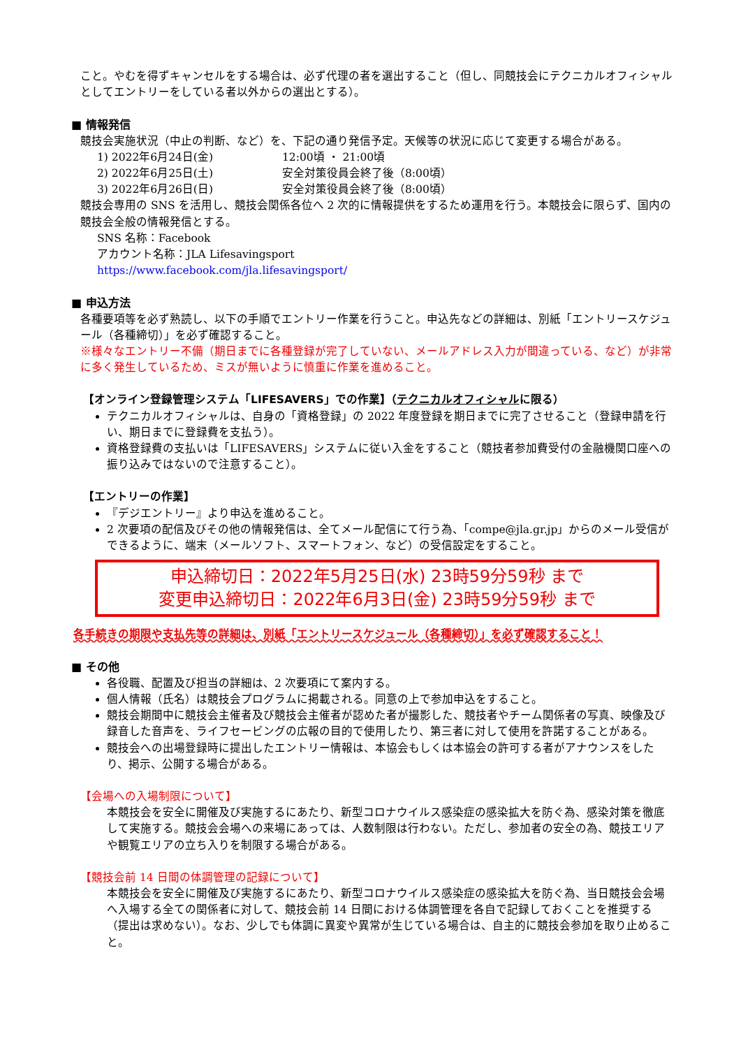こと。やむを得ずキャンセルをする場合は、必ず代理の者を選出すること（但し、同競技会にテクニカルオフィシャルとしてエントリーをしている者以外からの選出とする）。
■ 情報発信
競技会実施状況（中止の判断、など）を、下記の通り発信予定。天候等の状況に応じて変更する場合がある。
1) 2022年6月24日(金) 12:00頃 ・ 21:00頃
2) 2022年6月25日(土) 安全対策役員会終了後（8:00頃）
3) 2022年6月26日(日) 安全対策役員会終了後（8:00頃）
競技会専用の SNS を活用し、競技会関係各位へ 2 次的に情報提供をするため運用を行う。本競技会に限らず、国内の競技会全般の情報発信とする。
SNS 名称：Facebook
アカウント名称：JLA Lifesavingsport
https://www.facebook.com/jla.lifesavingsport/
■ 申込方法
各種要項等を必ず熟読し、以下の手順でエントリー作業を行うこと。申込先などの詳細は、別紙「エントリースケジュール（各種締切）」を必ず確認すること。
※様々なエントリー不備（期日までに各種登録が完了していない、メールアドレス入力が間違っている、など）が非常に多く発生しているため、ミスが無いように慎重に作業を進めること。
【オンライン登録管理システム「LIFESAVERS」での作業】（テクニカルオフィシャルに限る）
テクニカルオフィシャルは、自身の「資格登録」の 2022 年度登録を期日までに完了させること（登録申請を行い、期日までに登録費を支払う）。
資格登録費の支払いは「LIFESAVERS」システムに従い入金をすること（競技者参加費受付の金融機関口座への振り込みではないので注意すること）。
【エントリーの作業】
『デジエントリー』より申込を進めること。
2 次要項の配信及びその他の情報発信は、全てメール配信にて行う為、「compe@jla.gr.jp」からのメール受信ができるように、端末（メールソフト、スマートフォン、など）の受信設定をすること。
申込締切日：2022年5月25日(水) 23時59分59秒 まで
変更申込締切日：2022年6月3日(金) 23時59分59秒 まで
各手続きの期限や支払先等の詳細は、別紙「エントリースケジュール（各種締切）」を必ず確認すること！
■ その他
各役職、配置及び担当の詳細は、2 次要項にて案内する。
個人情報（氏名）は競技会プログラムに掲載される。同意の上で参加申込をすること。
競技会期間中に競技会主催者及び競技会主催者が認めた者が撮影した、競技者やチーム関係者の写真、映像及び録音した音声を、ライフセービングの広報の目的で使用したり、第三者に対して使用を許諾することがある。
競技会への出場登録時に提出したエントリー情報は、本協会もしくは本協会の許可する者がアナウンスをしたり、掲示、公開する場合がある。
【会場への入場制限について】
本競技会を安全に開催及び実施するにあたり、新型コロナウイルス感染症の感染拡大を防ぐ為、感染対策を徹底して実施する。競技会会場への来場にあっては、人数制限は行わない。ただし、参加者の安全の為、競技エリアや観覧エリアの立ち入りを制限する場合がある。
【競技会前 14 日間の体調管理の記録について】
本競技会を安全に開催及び実施するにあたり、新型コロナウイルス感染症の感染拡大を防ぐ為、当日競技会会場へ入場する全ての関係者に対して、競技会前 14 日間における体調管理を各自で記録しておくことを推奨する（提出は求めない）。なお、少しでも体調に異変や異常が生じている場合は、自主的に競技会参加を取り止めること。